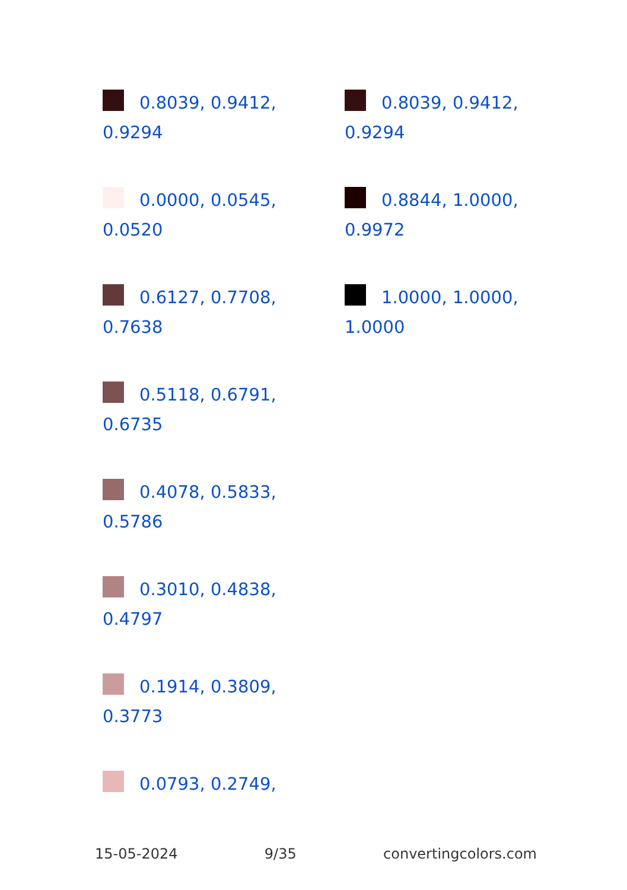0.8039, 0.9412, 0.9294
0.0000, 0.0545, 0.0520
0.6127, 0.7708, 0.7638
0.5118, 0.6791, 0.6735
0.4078, 0.5833, 0.5786
0.3010, 0.4838, 0.4797
0.1914, 0.3809, 0.3773
0.0793, 0.2749,
0.8039, 0.9412, 0.9294
0.8844, 1.0000, 0.9972
1.0000, 1.0000, 1.0000
15-05-2024 9/35 convertingcolors.com